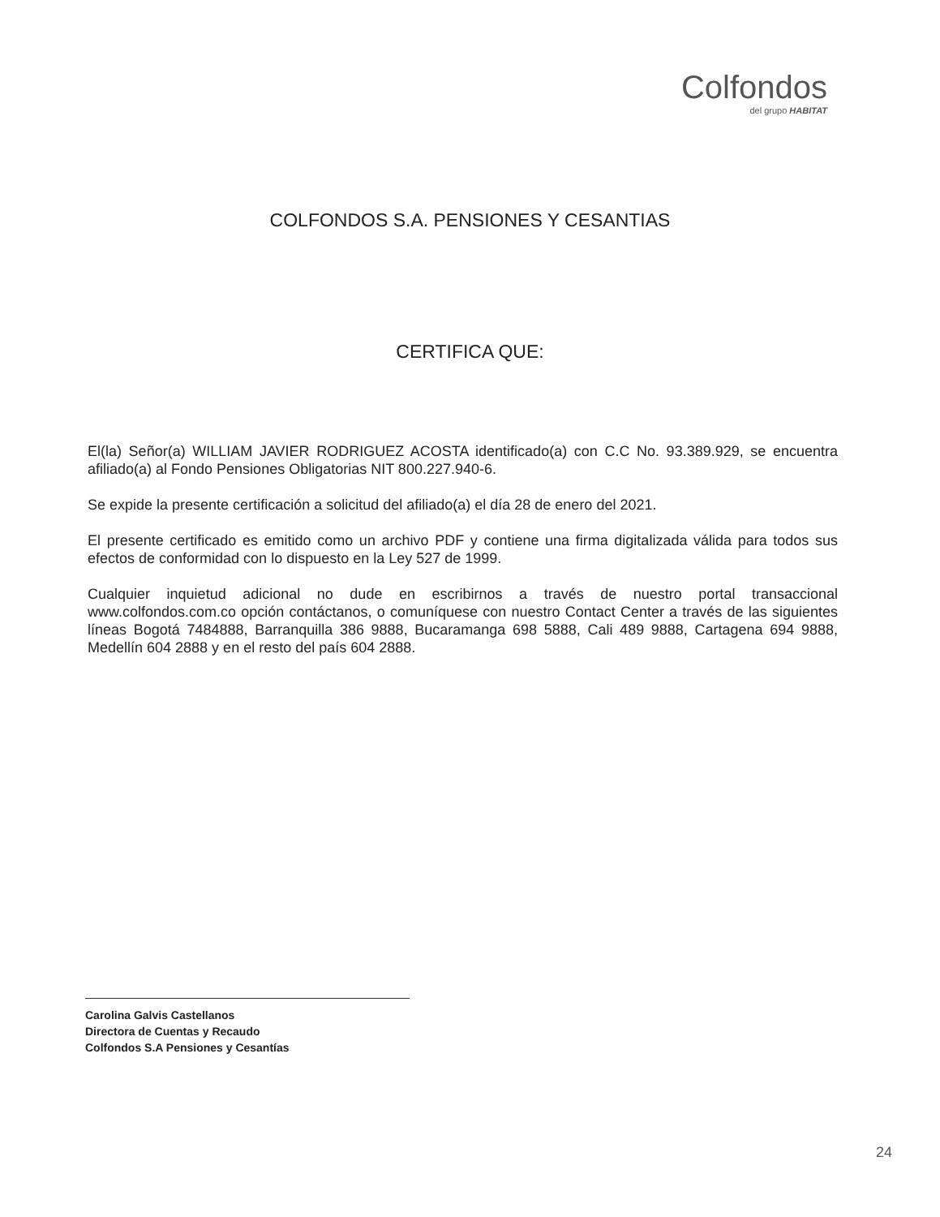Colfondos
del grupo HABITAT
COLFONDOS S.A. PENSIONES Y CESANTIAS
CERTIFICA QUE:
El(la) Señor(a) WILLIAM JAVIER RODRIGUEZ ACOSTA identificado(a) con C.C No. 93.389.929, se encuentra afiliado(a) al Fondo Pensiones Obligatorias NIT 800.227.940-6.
Se expide la presente certificación a solicitud del afiliado(a) el día 28 de enero del 2021.
El presente certificado es emitido como un archivo PDF y contiene una firma digitalizada válida para todos sus efectos de conformidad con lo dispuesto en la Ley 527 de 1999.
Cualquier inquietud adicional no dude en escribirnos a través de nuestro portal transaccional www.colfondos.com.co opción contáctanos, o comuníquese con nuestro Contact Center a través de las siguientes líneas Bogotá 7484888, Barranquilla 386 9888, Bucaramanga 698 5888, Cali 489 9888, Cartagena 694 9888, Medellín 604 2888 y en el resto del país 604 2888.
Carolina Galvis Castellanos
Directora de Cuentas y Recaudo
Colfondos S.A Pensiones y Cesantías
24